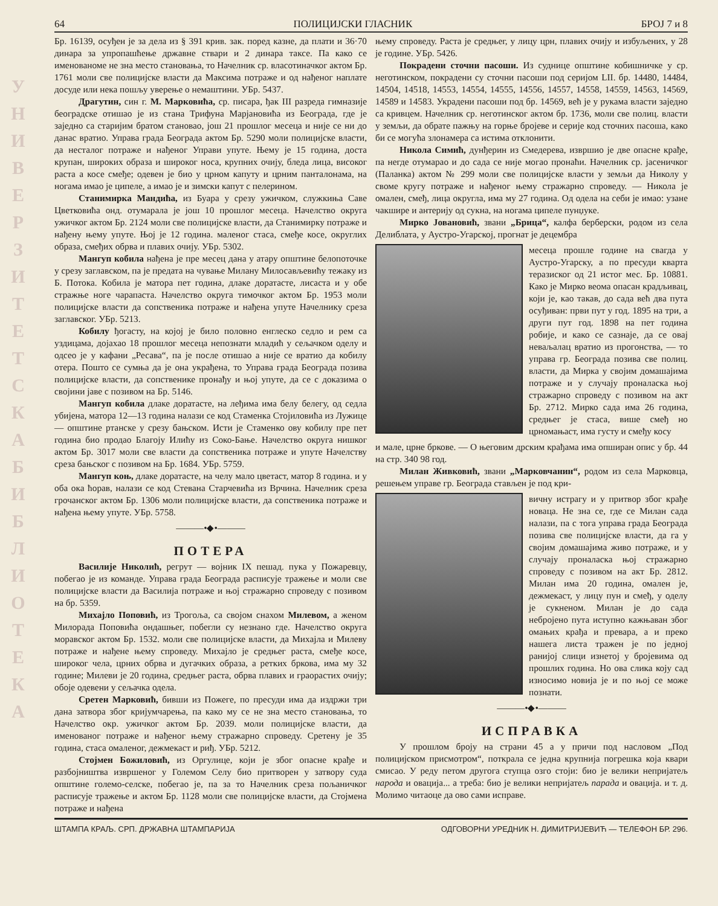У Н И В Е Р З И Т Е Т С К А Б И Б Л И О Т Е К А
64 ПОЛИЦИЈСКИ ГЛАСНИК БРОЈ 7 и 8
Бр. 16139, осуђен је за дела из § 391 крив. зак. поред казне, да плати и 36·70 динара за упропашћење државне ствари и 2 динара таксе. Па како се именованоме не зна место становања, то Начелник ср. власотиначког актом Бр. 1761 моли све полицијске власти да Максима потраже и од нађеног наплате досуде или нека пошљу уверење о немаштини. УБр. 5437.
Драгутин, син г. М. Марковића, ср. писара, ђак III разреда гимназије београдске отишао је из стана Трифуна Марјановића из Београда, где је заједно са старијим братом становао, још 21 прошлог месеца и није се ни до данас вратио. Управа града Београда актом Бр. 5290 моли полицијске власти, да несталог потраже и нађеног Управи упуте. Њему је 15 година, доста крупан, широких образа и широког носа, крупних очију, бледа лица, високог раста а косе смеђе; одевен је био у црном капуту и црним панталонама, на ногама имао је ципеле, а имао је и зимски капут с пелерином.
Станимирка Мандића, из Буара у срезу ужичком, служкиња Саве Цветковића онд. отумарала је још 10 прошлог месеца. Начелство округа ужичког актом Бр. 2124 моли све полицијске власти, да Станимирку потраже и нађену њему упуте. Њој је 12 година. маленог стаса, смеђе косе, округлих образа, смеђих обрва и плавих очију. УБр. 5302.
Мангуп кобила нађена је пре месец дана у атару општине белопоточке у срезу заглавском, па је предата на чување Милану Милосављевићу тежаку из Б. Потока. Кобила је матора пет година, длаке дoратасте, лисаста и у обе стражње ноге чарапаста. Начелство округа тимочког актом Бр. 1953 моли полицијске власти да сопственика потраже и нађена упуте Начелнику среза заглавског. УБр. 5213.
Кобилу ђогасту, на којој је било половно енглеско седло и рем са уздицама, дојахао 18 прошлог месеца непознати младић у сељачком оделу и одсео је у кафани „Ресава“, па је после отишао а није се вратио да кобилу отера. Пошто се сумња да је она украђена, то Управа града Београда позива полицијске власти, да сопственике пронађу и њој упуте, да се с доказима о својини јаве с позивом на Бр. 5146.
Мангуп кобила длаке доратасте, на леђима има белу белегу, од седла убијена, матора 12—13 година налази се код Стаменка Стојиловића из Лужице — општине ртанске у срезу бањском. Исти је Стаменко ову кобилу пре пет година био продао Благоју Илићу из Соко-Бање. Начелство округа нишког актом Бр. 3017 моли све власти да сопственика потраже и упуте Начелству среза бањског с позивом на Бр. 1684. УБр. 5759.
Мангуп коњ, длаке доратасте, на челу мало цветаст, матор 8 година. и у оба ока ћорав, налази се код Стевана Старчевића из Врчина. Начелник среза грочанског актом Бр. 1306 моли полицијске власти, да сопственика потраже и нађена њему упуте. УБр. 5758.
———•◆•———
ПОТЕРА
Василије Николић, регрут — војник IX пешад. пука у Пожаревцу, побегао је из команде. Управа града Београда расписује тражење и моли све полицијске власти да Василија потраже и њој стражарно спроведу с позивом на бр. 5359.
Михајло Поповић, из Трогоља, са својом снахом Милевом, а женом Милорада Поповића ондашњег, побегли су незнано где. Начелство округа моравског актом Бр. 1532. моли све полицијске власти, да Михајла и Милеву потраже и нађене њему спроведу. Михајло је средњег раста, смеђе косе, широког чела, црних обрва и дугачких образа, а ретких бркова, има му 32 године; Милеви је 20 година, средњег раста, обрва плавих и граорастих очију; обоје одевени у сељачка одела.
Сретен Марковић, бивши из Пожеге, по пресуди има да издржи три дана затвора због кријумчарења, па како му се не зна место становања, то Начелство окр. ужичког актом Бр. 2039. моли полицијске власти, да именованог потраже и нађеног њему стражарно спроведу. Сретену је 35 година, стаса омаленог, дежмекаст и риђ. УБр. 5212.
Стојмен Божиловић, из Оргулице, који је због опасне крађе и разбојништва извршеног у Големом Селу био притворен у затвору суда општине големо-селске, побегао је, па за то Начелник среза пољаничког расписује тражење и актом Бр. 1128 моли све полицијске власти, да Стојмена потраже и нађена
њему спроведу. Раста је средњег, у лицу црн, плавих очију и избуљених, у 28 је године. УБр. 5426.
Покрадени сточни пасоши. Из суднице општине кобишничке у ср. неготинском, покрадени су сточни пасоши под серијом LII. бр. 14480, 14484, 14504, 14518, 14553, 14554, 14555, 14556, 14557, 14558, 14559, 14563, 14569, 14589 и 14583. Украдени пасоши под бр. 14569, већ је у рукама власти заједно са кривцем. Начелник ср. неготинског актом бр. 1736, моли све полиц. власти у земљи, да обрате пажњу на горње бројеве и серије код сточних пасоша, како би се могућа злонамера са истима отклонити.
Никола Симић, дунђерин из Смедерева, извршио је две опасне крађе, па негде отумарао и до сада се није могао пронаћи. Начелник ср. јасеничког (Паланка) актом № 299 моли све полицијске власти у земљи да Николу у своме кругу потраже и нађеног њему стражарно спроведу. — Никола је омален, смеђ, лица округла, има му 27 година. Од одела на себи је имао: узане чакшире и антерију од сукна, на ногама ципеле пунџуке.
Мирко Јовановић, звани „Брица“, калфа берберски, родом из села Делиблата, у Аустро-Угарској, прогнат је децембра
месеца прошле године на свагда у Аустро-Угарску, а по пресуди кварта теразиског од 21 истог мес. Бр. 10881. Како је Мирко веома опасан крадљивац, који је, као такав, до сада већ два пута осуђиван: први пут у год. 1895 на три, а други пут год. 1898 на пет година робије, и како се сазнаје, да се овај неваљалац вратио из прогонства, — то управа гр. Београда позива све полиц. власти, да Мирка у својим домашајима потраже и у случају проналаска њој стражарно спроведу с позивом на акт Бр. 2712. Мирко сада има 26 година, средњег је стаса, више смеђ но црномањаст, има густу и смеђу косу
и мале, црне бркове. — О његовим дрским крађама има опширан опис у бр. 44 на стр. 340 98 год.
Милан Живковић, звани „Марковчанин“, родом из села Марковца, решењем управе гр. Београда стављен је под кри-
вичну истрагу и у притвор због крађе новаца. Не зна се, где се Милан сада налази, па с тога управа града Београда позива све полицијске власти, да га у својим домашајима живо потраже, и у случају проналаска њој стражарно спроведу с позивом на акт Бр. 2812. Милан има 20 година, омален је, дежмекаст, у лицу пун и смеђ, у оделу је сукненом. Милан је до сада небројено пута иступно кажњаван због омањих крађа и превара, а и преко нашега листа тражен је по једној ранијој слици изнетој у бројевима од прошлих година. Но ова слика коју сад износимо новија је и по њој се може познати.
———•◆•———
ИСПРАВКА
У прошлом броју на страни 45 а у причи под насловом „Под полицијском присмотром“, поткрала се једна крупнија погрешка која квари смисао. У реду петом другога ступца озго стоји: био је велики непријатељ народа и овација... а треба: био је велики непријатељ парада и овација. и т. д. Молимо читаоце да ово сами исправе.
ШТАМПА КРАЉ. СРП. ДРЖАВНА ШТАМПАРИЈА ОДГОВОРНИ УРЕДНИК Н. ДИМИТРИЈЕВИЋ — ТЕЛЕФОН БР. 296.